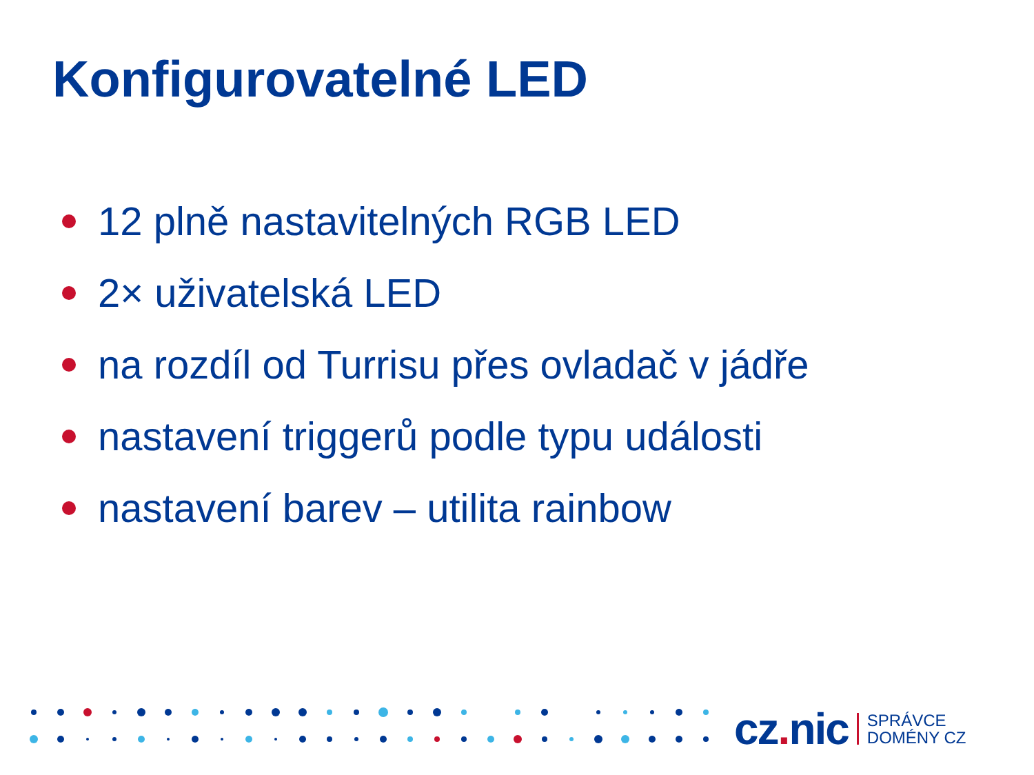Konfigurovatelné LED
12 plně nastavitelných RGB LED
2× uživatelská LED
na rozdíl od Turrisu přes ovladač v jádře
nastavení triggerů podle typu události
nastavení barev – utilita rainbow
cz. nic SPRÁVCE
DOMÉNY CZ